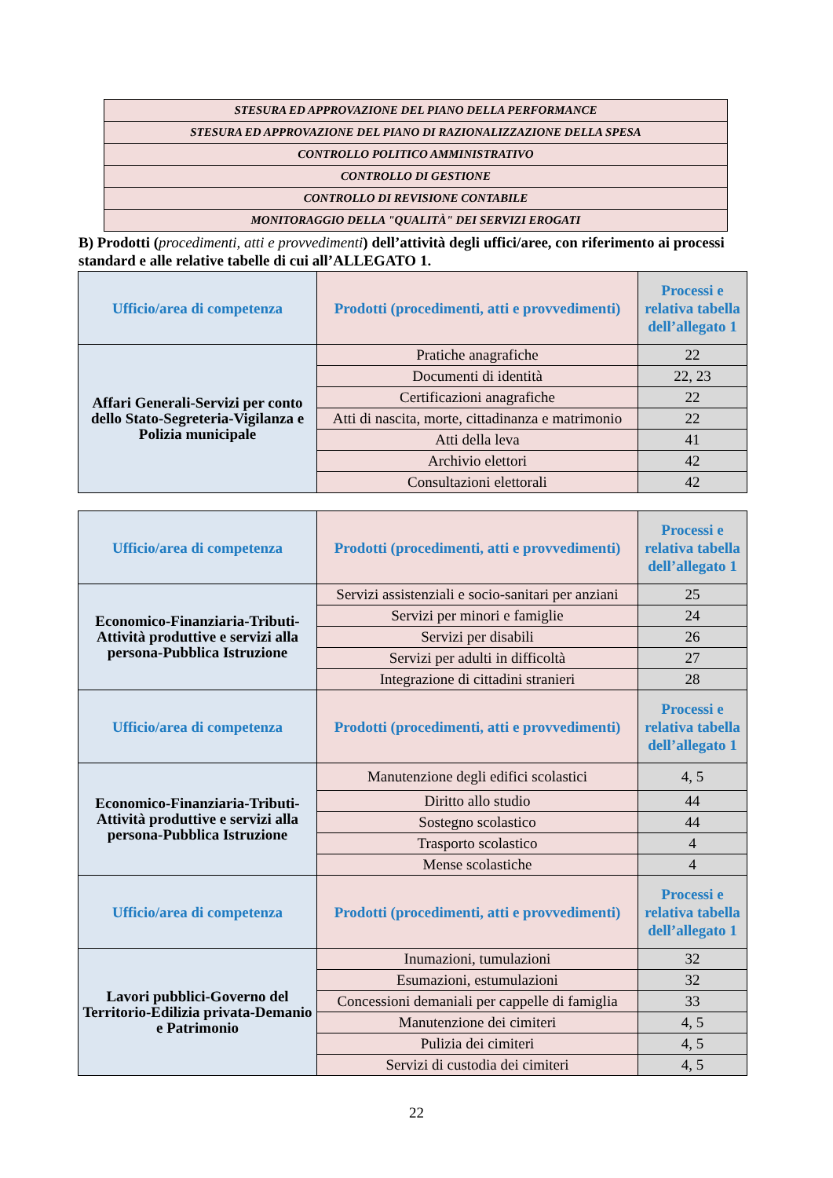| STESURA ED APPROVAZIONE DEL PIANO DELLA PERFORMANCE |
| STESURA ED APPROVAZIONE DEL PIANO DI RAZIONALIZZAZIONE DELLA SPESA |
| CONTROLLO POLITICO AMMINISTRATIVO |
| CONTROLLO DI GESTIONE |
| CONTROLLO DI REVISIONE CONTABILE |
| MONITORAGGIO DELLA "QUALITÀ" DEI SERVIZI EROGATI |
B) Prodotti (procedimenti, atti e provvedimenti) dell’attività degli uffici/aree, con riferimento ai processi standard e alle relative tabelle di cui all’ALLEGATO 1.
| Ufficio/area di competenza | Prodotti (procedimenti, atti e provvedimenti) | Processi e relativa tabella dell’allegato 1 |
| --- | --- | --- |
| Affari Generali-Servizi per conto dello Stato-Segreteria-Vigilanza e Polizia municipale | Pratiche anagrafiche | 22 |
| | Documenti di identità | 22, 23 |
| | Certificazioni anagrafiche | 22 |
| | Atti di nascita, morte, cittadinanza e matrimonio | 22 |
| | Atti della leva | 41 |
| | Archivio elettori | 42 |
| | Consultazioni elettorali | 42 |
| Ufficio/area di competenza | Prodotti (procedimenti, atti e provvedimenti) | Processi e relativa tabella dell’allegato 1 |
| --- | --- | --- |
| Economico-Finanziaria-Tributi-Attività produttive e servizi alla persona-Pubblica Istruzione | Servizi assistenziali e socio-sanitari per anziani | 25 |
| | Servizi per minori e famiglie | 24 |
| | Servizi per disabili | 26 |
| | Servizi per adulti in difficoltà | 27 |
| | Integrazione di cittadini stranieri | 28 |
| Ufficio/area di competenza | Prodotti (procedimenti, atti e provvedimenti) | Processi e relativa tabella dell’allegato 1 |
| Economico-Finanziaria-Tributi-Attività produttive e servizi alla persona-Pubblica Istruzione | Manutenzione degli edifici scolastici | 4, 5 |
| | Diritto allo studio | 44 |
| | Sostegno scolastico | 44 |
| | Trasporto scolastico | 4 |
| | Mense scolastiche | 4 |
| Ufficio/area di competenza | Prodotti (procedimenti, atti e provvedimenti) | Processi e relativa tabella dell’allegato 1 |
| Lavori pubblici-Governo del Territorio-Edilizia privata-Demanio e Patrimonio | Inumazioni, tumulazioni | 32 |
| | Esumazioni, estumulazioni | 32 |
| | Concessioni demaniali per cappelle di famiglia | 33 |
| | Manutenzione dei cimiteri | 4, 5 |
| | Pulizia dei cimiteri | 4, 5 |
| | Servizi di custodia dei cimiteri | 4, 5 |
22